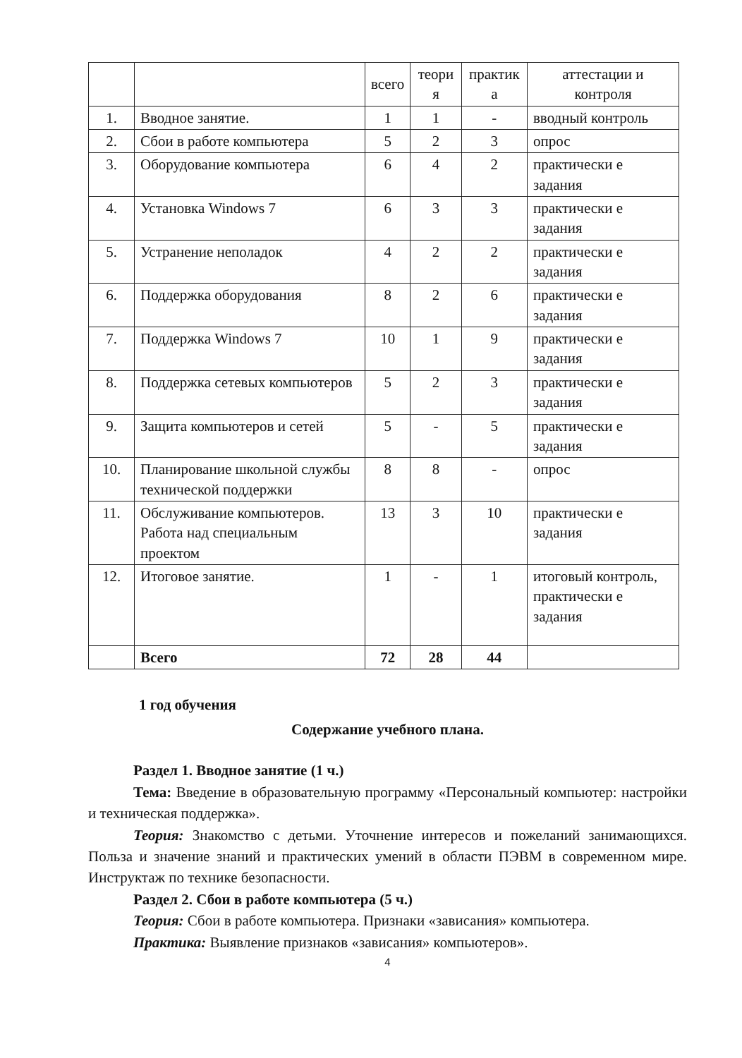| | | всего | теори я | практик а | аттестации и контроля |
| --- | --- | --- | --- | --- | --- |
| 1. | Вводное занятие. | 1 | 1 | - | вводный контроль |
| 2. | Сбои в работе компьютера | 5 | 2 | 3 | опрос |
| 3. | Оборудование компьютера | 6 | 4 | 2 | практически е задания |
| 4. | Установка Windows 7 | 6 | 3 | 3 | практически е задания |
| 5. | Устранение неполадок | 4 | 2 | 2 | практически е задания |
| 6. | Поддержка оборудования | 8 | 2 | 6 | практически е задания |
| 7. | Поддержка Windows 7 | 10 | 1 | 9 | практически е задания |
| 8. | Поддержка сетевых компьютеров | 5 | 2 | 3 | практически е задания |
| 9. | Защита компьютеров и сетей | 5 | - | 5 | практически е задания |
| 10. | Планирование школьной службы технической поддержки | 8 | 8 | - | опрос |
| 11. | Обслуживание компьютеров. Работа над специальным проектом | 13 | 3 | 10 | практически е задания |
| 12. | Итоговое занятие. | 1 | - | 1 | итоговый контроль, практически е задания |
| | Всего | 72 | 28 | 44 | |
1 год обучения
Содержание учебного плана.
Раздел 1. Вводное занятие (1 ч.)
Тема: Введение в образовательную программу «Персональный компьютер: настройки и техническая поддержка».
Теория: Знакомство с детьми. Уточнение интересов и пожеланий занимающихся. Польза и значение знаний и практических умений в области ПЭВМ в современном мире. Инструктаж по технике безопасности.
Раздел 2. Сбои в работе компьютера (5 ч.)
Теория: Сбои в работе компьютера. Признаки «зависания» компьютера.
Практика: Выявление признаков «зависания» компьютеров».
4